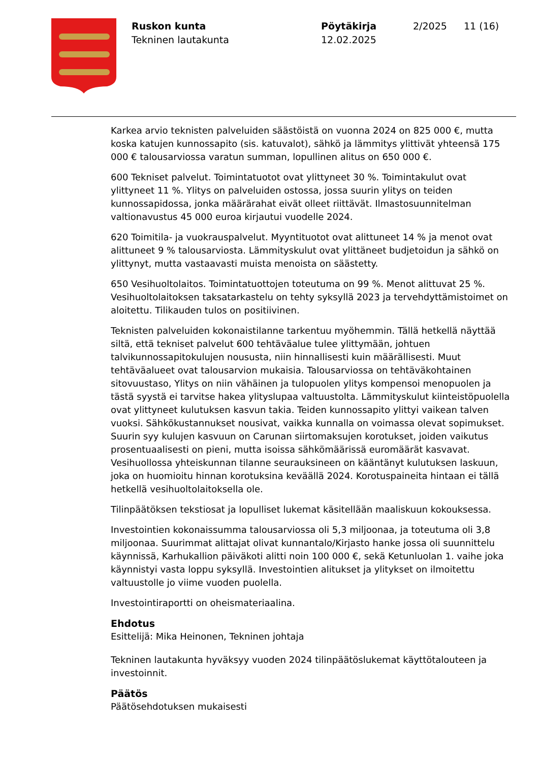Ruskon kunta
Tekninen lautakunta
Pöytäkirja
12.02.2025
2/2025 11 (16)
Karkea arvio teknisten palveluiden säästöistä on vuonna 2024 on 825 000 €, mutta koska katujen kunnossapito (sis. katuvalot), sähkö ja lämmitys ylittivät yhteensä 175 000 € talousarviossa varatun summan, lopullinen alitus on 650 000 €.
600 Tekniset palvelut. Toimintatuotot ovat ylittyneet 30 %. Toimintakulut ovat ylittyneet 11 %. Ylitys on palveluiden ostossa, jossa suurin ylitys on teiden kunnossapidossa, jonka määrärahat eivät olleet riittävät. Ilmastosuunnitelman valtionavustus 45 000 euroa kirjautui vuodelle 2024.
620 Toimitila- ja vuokrauspalvelut. Myyntituotot ovat alittuneet 14 % ja menot ovat alittuneet 9 % talousarviosta. Lämmityskulut ovat ylittäneet budjetoidun ja sähkö on ylittynyt, mutta vastaavasti muista menoista on säästetty.
650 Vesihuoltolaitos. Toimintatuottojen toteutuma on 99 %. Menot alittuvat 25 %. Vesihuoltolaitoksen taksatarkastelu on tehty syksyllä 2023 ja tervehdyttämistoimet on aloitettu. Tilikauden tulos on positiivinen.
Teknisten palveluiden kokonaistilanne tarkentuu myöhemmin. Tällä hetkellä näyttää siltä, että tekniset palvelut 600 tehtäväalue tulee ylittymään, johtuen talvikunnossapitokulujen noususta, niin hinnallisesti kuin määrällisesti. Muut tehtäväalueet ovat talousarvion mukaisia. Talousarviossa on tehtäväkohtainen sitovuustaso, Ylitys on niin vähäinen ja tulopuolen ylitys kompensoi menopuolen ja tästä syystä ei tarvitse hakea ylityslupaa valtuustolta. Lämmityskulut kiinteistöpuolella ovat ylittyneet kulutuksen kasvun takia. Teiden kunnossapito ylittyi vaikean talven vuoksi. Sähkökustannukset nousivat, vaikka kunnalla on voimassa olevat sopimukset. Suurin syy kulujen kasvuun on Carunan siirtomaksujen korotukset, joiden vaikutus prosentuaalisesti on pieni, mutta isoissa sähkömäärissä euromäärät kasvavat. Vesihuollossa yhteiskunnan tilanne seurauksineen on kääntänyt kulutuksen laskuun, joka on huomioitu hinnan korotuksina keväällä 2024. Korotuspaineita hintaan ei tällä hetkellä vesihuoltolaitoksella ole.
Tilinpäätöksen tekstiosat ja lopulliset lukemat käsitellään maaliskuun kokouksessa.
Investointien kokonaissumma talousarviossa oli 5,3 miljoonaa, ja toteutuma oli 3,8 miljoonaa. Suurimmat alittajat olivat kunnantalo/Kirjasto hanke jossa oli suunnittelu käynnissä, Karhukallion päiväkoti alitti noin 100 000 €, sekä Ketunluolan 1. vaihe joka käynnistyi vasta loppu syksyllä. Investointien alitukset ja ylitykset on ilmoitettu valtuustolle jo viime vuoden puolella.
Investointiraportti on oheismateriaalina.
Ehdotus
Esittelijä: Mika Heinonen, Tekninen johtaja
Tekninen lautakunta hyväksyy vuoden 2024 tilinpäätöslukemat käyttötalouteen ja investoinnit.
Päätös
Päätösehdotuksen mukaisesti